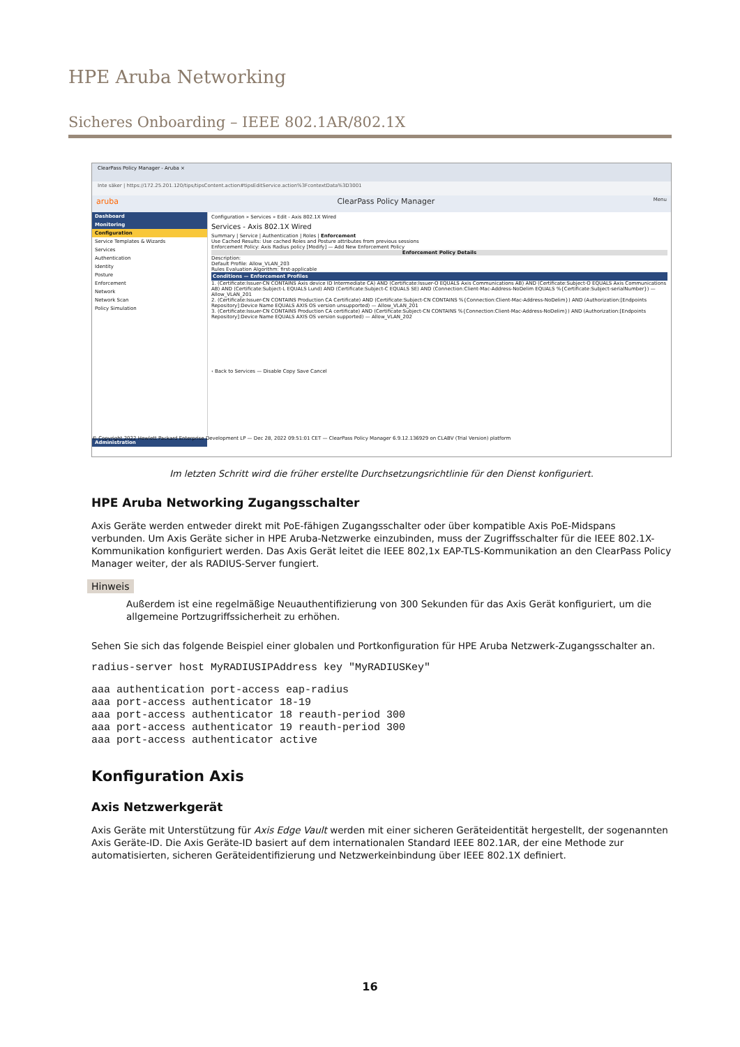HPE Aruba Networking
Sicheres Onboarding – IEEE 802.1AR/802.1X
ClearPass Policy Manager - Aruba ×
Inte säker | https://172.25.201.120/tips/tipsContent.action#tipsEditService.action%3FcontextData%3D3001
aruba ClearPass Policy Manager Menu
Dashboard
Monitoring
Configuration
Service Templates & Wizards
Services
Authentication
Identity
Posture
Enforcement
Network
Network Scan
Policy Simulation
Administration
Configuration » Services » Edit - Axis 802.1X Wired
Services - Axis 802.1X Wired
Summary | Service | Authentication | Roles | Enforcement
Use Cached Results: Use cached Roles and Posture attributes from previous sessions
Enforcement Policy: Axis Radius policy [Modify] — Add New Enforcement Policy
Enforcement Policy Details
Description:
Default Profile: Allow_VLAN_203
Rules Evaluation Algorithm: first-applicable
Conditions — Enforcement Profiles
1. (Certificate:Issuer-CN CONTAINS Axis device ID Intermediate CA) AND (Certificate:Issuer-O EQUALS Axis Communications AB) AND (Certificate:Subject-O EQUALS Axis Communications AB) AND (Certificate:Subject-L EQUALS Lund) AND (Certificate:Subject-C EQUALS SE) AND (Connection:Client-Mac-Address-NoDelim EQUALS %{Certificate:Subject-serialNumber}) — Allow_VLAN_201
2. (Certificate:Issuer-CN CONTAINS Production CA Certificate) AND (Certificate:Subject-CN CONTAINS %{Connection:Client-Mac-Address-NoDelim}) AND (Authorization:[Endpoints Repository]:Device Name EQUALS AXIS OS version unsupported) — Allow_VLAN_201
3. (Certificate:Issuer-CN CONTAINS Production CA certificate) AND (Certificate:Subject-CN CONTAINS %{Connection:Client-Mac-Address-NoDelim}) AND (Authorization:[Endpoints Repository]:Device Name EQUALS AXIS OS version supported) — Allow_VLAN_202
‹ Back to Services — Disable Copy Save Cancel
© Copyright 2022 Hewlett Packard Enterprise Development LP — Dec 28, 2022 09:51:01 CET — ClearPass Policy Manager 6.9.12.136929 on CLABV (Trial Version) platform
Im letzten Schritt wird die früher erstellte Durchsetzungsrichtlinie für den Dienst konfiguriert.
HPE Aruba Networking Zugangsschalter
Axis Geräte werden entweder direkt mit PoE-fähigen Zugangsschalter oder über kompatible Axis PoE-Midspans verbunden. Um Axis Geräte sicher in HPE Aruba-Netzwerke einzubinden, muss der Zugriffsschalter für die IEEE 802.1X-Kommunikation konfiguriert werden. Das Axis Gerät leitet die IEEE 802,1x EAP-TLS-Kommunikation an den ClearPass Policy Manager weiter, der als RADIUS-Server fungiert.
Hinweis
Außerdem ist eine regelmäßige Neuauthentifizierung von 300 Sekunden für das Axis Gerät konfiguriert, um die allgemeine Portzugriffssicherheit zu erhöhen.
Sehen Sie sich das folgende Beispiel einer globalen und Portkonfiguration für HPE Aruba Netzwerk-Zugangsschalter an.
radius-server host MyRADIUSIPAddress key "MyRADIUSKey"
aaa authentication port-access eap-radius
aaa port-access authenticator 18-19
aaa port-access authenticator 18 reauth-period 300
aaa port-access authenticator 19 reauth-period 300
aaa port-access authenticator active
Konfiguration Axis
Axis Netzwerkgerät
Axis Geräte mit Unterstützung für Axis Edge Vault werden mit einer sicheren Geräteidentität hergestellt, der sogenannten Axis Geräte-ID. Die Axis Geräte-ID basiert auf dem internationalen Standard IEEE 802.1AR, der eine Methode zur automatisierten, sicheren Geräteidentifizierung und Netzwerkeinbindung über IEEE 802.1X definiert.
16